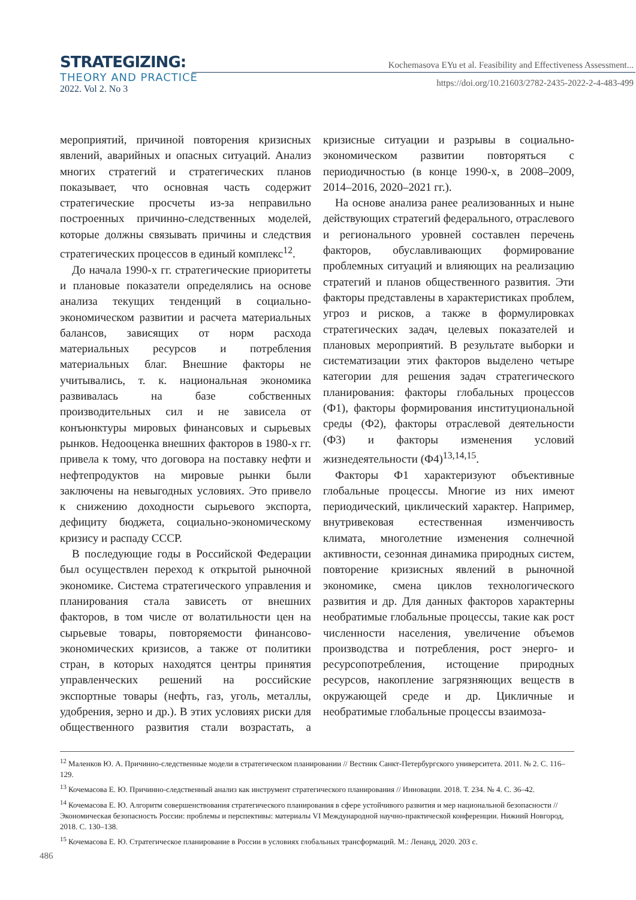STRATEGIZING:
THEORY AND PRACTICE
2022. Vol 2. No 3
Kochemasova EYu et al. Feasibility and Effectiveness Assessment...
https://doi.org/10.21603/2782-2435-2022-2-4-483-499
мероприятий, причиной повторения кризисных явлений, аварийных и опасных ситуаций. Анализ многих стратегий и стратегических планов показывает, что основная часть содержит стратегические просчеты из-за неправильно построенных причинно-следственных моделей, которые должны связывать причины и следствия стратегических процессов в единый комплекс<sup>12</sup>.
До начала 1990-х гг. стратегические приоритеты и плановые показатели определялись на основе анализа текущих тенденций в социально-экономическом развитии и расчета материальных балансов, зависящих от норм расхода материальных ресурсов и потребления материальных благ. Внешние факторы не учитывались, т. к. национальная экономика развивалась на базе собственных производительных сил и не зависела от конъюнктуры мировых финансовых и сырьевых рынков. Недооценка внешних факторов в 1980-х гг. привела к тому, что договора на поставку нефти и нефтепродуктов на мировые рынки были заключены на невыгодных условиях. Это привело к снижению доходности сырьевого экспорта, дефициту бюджета, социально-экономическому кризису и распаду СССР.
В последующие годы в Российской Федерации был осуществлен переход к открытой рыночной экономике. Система стратегического управления и планирования стала зависеть от внешних факторов, в том числе от волатильности цен на сырьевые товары, повторяемости финансово-экономических кризисов, а также от политики стран, в которых находятся центры принятия управленческих решений на российские экспортные товары (нефть, газ, уголь, металлы, удобрения, зерно и др.). В этих условиях риски для общественного развития стали возрастать, а кризисные ситуации и разрывы в социально-экономическом развитии повторяться с периодичностью (в конце 1990-х, в 2008–2009, 2014–2016, 2020–2021 гг.).
На основе анализа ранее реализованных и ныне действующих стратегий федерального, отраслевого и регионального уровней составлен перечень факторов, обуславливающих формирование проблемных ситуаций и влияющих на реализацию стратегий и планов общественного развития. Эти факторы представлены в характеристиках проблем, угроз и рисков, а также в формулировках стратегических задач, целевых показателей и плановых мероприятий. В результате выборки и систематизации этих факторов выделено четыре категории для решения задач стратегического планирования: факторы глобальных процессов (Ф1), факторы формирования институциональной среды (Ф2), факторы отраслевой деятельности (Ф3) и факторы изменения условий жизнедеятельности (Ф4)<sup>13,14,15</sup>.
Факторы Ф1 характеризуют объективные глобальные процессы. Многие из них имеют периодический, циклический характер. Например, внутривековая естественная изменчивость климата, многолетние изменения солнечной активности, сезонная динамика природных систем, повторение кризисных явлений в рыночной экономике, смена циклов технологического развития и др. Для данных факторов характерны необратимые глобальные процессы, такие как рост численности населения, увеличение объемов производства и потребления, рост энерго- и ресурсопотребления, истощение природных ресурсов, накопление загрязняющих веществ в окружающей среде и др. Цикличные и необратимые глобальные процессы взаимоза-
<sup>12</sup> Маленков Ю. А. Причинно-следственные модели в стратегическом планировании // Вестник Санкт-Петербургского университета. 2011. № 2. С. 116–129.
<sup>13</sup> Кочемасова Е. Ю. Причинно-следственный анализ как инструмент стратегического планирования // Инновации. 2018. Т. 234. № 4. С. 36–42.
<sup>14</sup> Кочемасова Е. Ю. Алгоритм совершенствования стратегического планирования в сфере устойчивого развития и мер национальной безопасности // Экономическая безопасность России: проблемы и перспективы: материалы VI Международной научно-практической конференции. Нижний Новгород, 2018. С. 130–138.
<sup>15</sup> Кочемасова Е. Ю. Стратегическое планирование в России в условиях глобальных трансформаций. М.: Ленанд, 2020. 203 с.
486